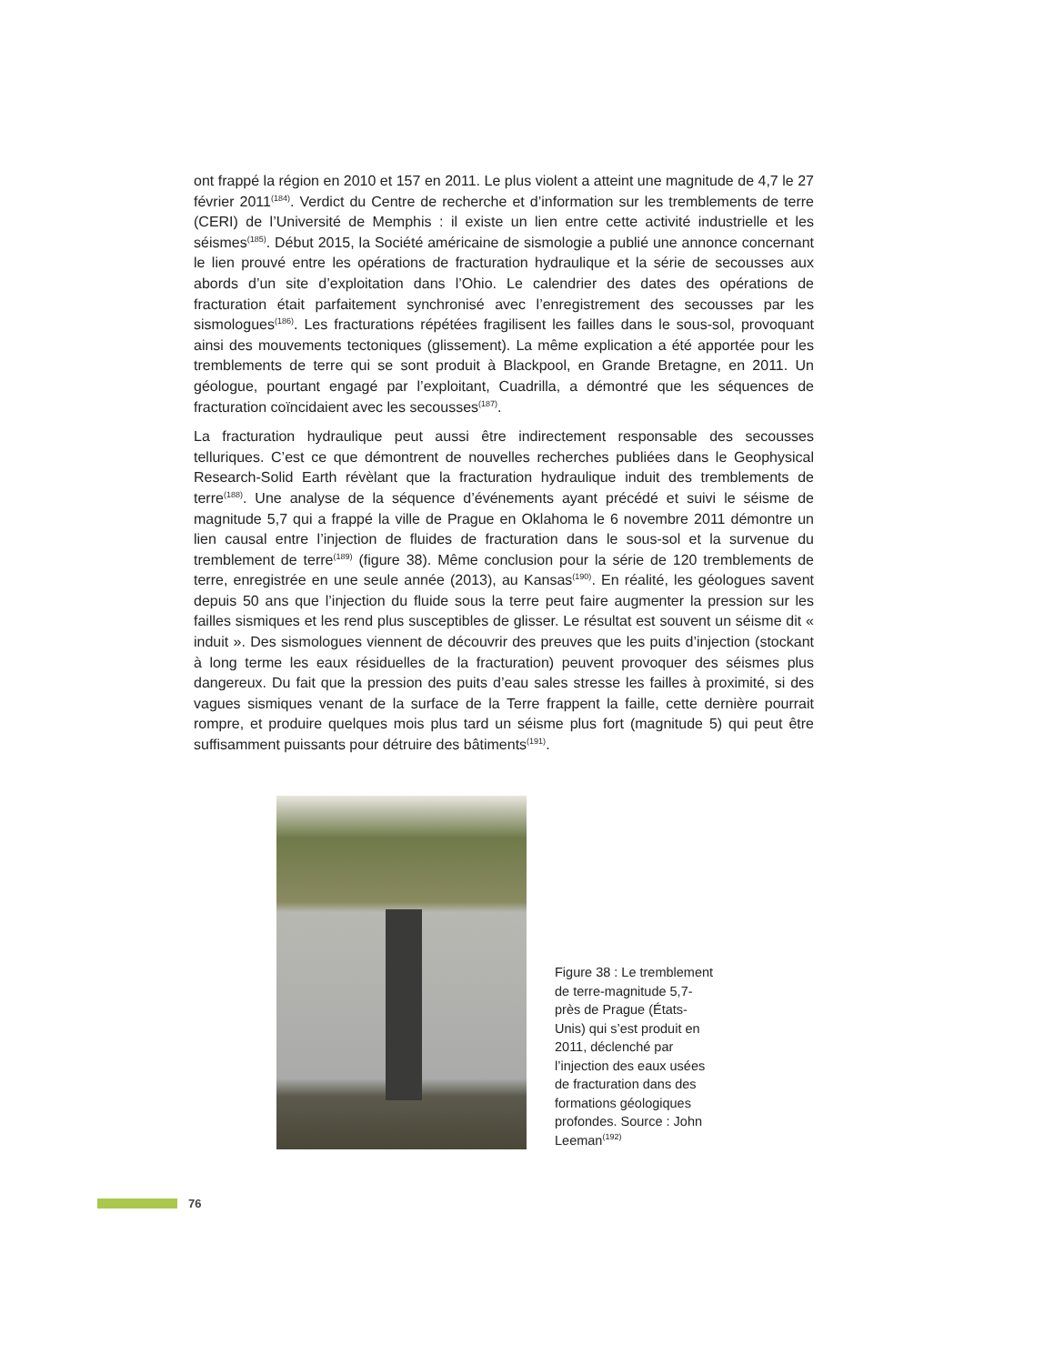ont frappé la région en 2010 et 157 en 2011. Le plus violent a atteint une magnitude de 4,7 le 27 février 2011<sup>(184)</sup>. Verdict du Centre de recherche et d’information sur les tremblements de terre (CERI) de l’Université de Memphis : il existe un lien entre cette activité industrielle et les séismes<sup>(185)</sup>. Début 2015, la Société américaine de sismologie a publié une annonce concernant le lien prouvé entre les opérations de fracturation hydraulique et la série de secousses aux abords d’un site d’exploitation dans l’Ohio. Le calendrier des dates des opérations de fracturation était parfaitement synchronisé avec l’enregistrement des secousses par les sismologues<sup>(186)</sup>. Les fracturations répétées fragilisent les failles dans le sous-sol, provoquant ainsi des mouvements tectoniques (glissement). La même explication a été apportée pour les tremblements de terre qui se sont produit à Blackpool, en Grande Bretagne, en 2011. Un géologue, pourtant engagé par l’exploitant, Cuadrilla, a démontré que les séquences de fracturation coïncidaient avec les secousses<sup>(187)</sup>.
La fracturation hydraulique peut aussi être indirectement responsable des secousses telluriques. C’est ce que démontrent de nouvelles recherches publiées dans le Geophysical Research-Solid Earth révèlant que la fracturation hydraulique induit des tremblements de terre<sup>(188)</sup>. Une analyse de la séquence d’événements ayant précédé et suivi le séisme de magnitude 5,7 qui a frappé la ville de Prague en Oklahoma le 6 novembre 2011 démontre un lien causal entre l’injection de fluides de fracturation dans le sous-sol et la survenue du tremblement de terre<sup>(189)</sup> (figure 38). Même conclusion pour la série de 120 tremblements de terre, enregistrée en une seule année (2013), au Kansas<sup>(190)</sup>. En réalité, les géologues savent depuis 50 ans que l’injection du fluide sous la terre peut faire augmenter la pression sur les failles sismiques et les rend plus susceptibles de glisser. Le résultat est souvent un séisme dit « induit ». Des sismologues viennent de découvrir des preuves que les puits d’injection (stockant à long terme les eaux résiduelles de la fracturation) peuvent provoquer des séismes plus dangereux. Du fait que la pression des puits d’eau sales stresse les failles à proximité, si des vagues sismiques venant de la surface de la Terre frappent la faille, cette dernière pourrait rompre, et produire quelques mois plus tard un séisme plus fort (magnitude 5) qui peut être suffisamment puissants pour détruire des bâtiments<sup>(191)</sup>.
Figure 38 : Le tremblement de terre-magnitude 5,7- près de Prague (États-Unis) qui s’est produit en 2011, déclenché par l’injection des eaux usées de fracturation dans des formations géologiques profondes. Source : John Leeman<sup>(192)</sup>
76